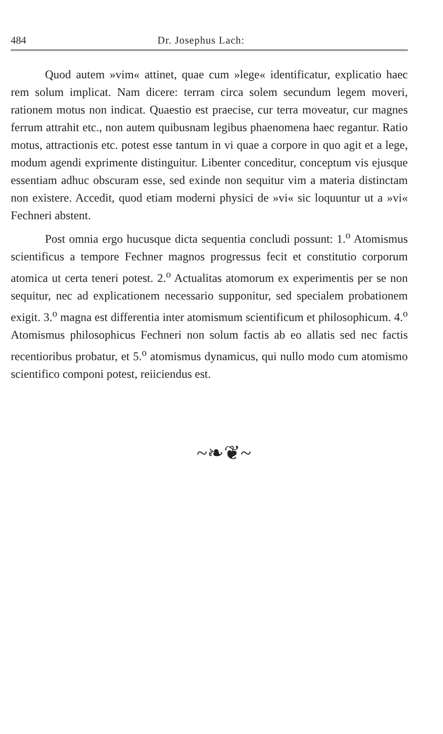484 Dr. Josephus Lach:
Quod autem »vim« attinet, quae cum »lege« identificatur, explicatio haec rem solum implicat. Nam dicere: terram circa solem secundum legem moveri, rationem motus non indicat. Quaestio est praecise, cur terra moveatur, cur magnes ferrum attrahit etc., non autem quibusnam legibus phaenomena haec regantur. Ratio motus, attractionis etc. potest esse tantum in vi quae a corpore in quo agit et a lege, modum agendi exprimente distinguitur. Libenter conceditur, conceptum vis ejusque essentiam adhuc obscuram esse, sed exinde non sequitur vim a materia distinctam non existere. Accedit, quod etiam moderni physici de »vi« sic loquuntur ut a »vi« Fechneri abstent.
Post omnia ergo hucusque dicta sequentia concludi possunt: 1.<sup>o</sup> Atomismus scientificus a tempore Fechner magnos progressus fecit et constitutio corporum atomica ut certa teneri potest. 2.<sup>o</sup> Actualitas atomorum ex experimentis per se non sequitur, nec ad explicationem necessario supponitur, sed specialem probationem exigit. 3.<sup>o</sup> magna est differentia inter atomismum scientificum et philosophicum. 4.<sup>o</sup> Atomismus philosophicus Fechneri non solum factis ab eo allatis sed nec factis recentioribus probatur, et 5.<sup>o</sup> atomismus dynamicus, qui nullo modo cum atomismo scientifico componi potest, reiiciendus est.
~❧❦~